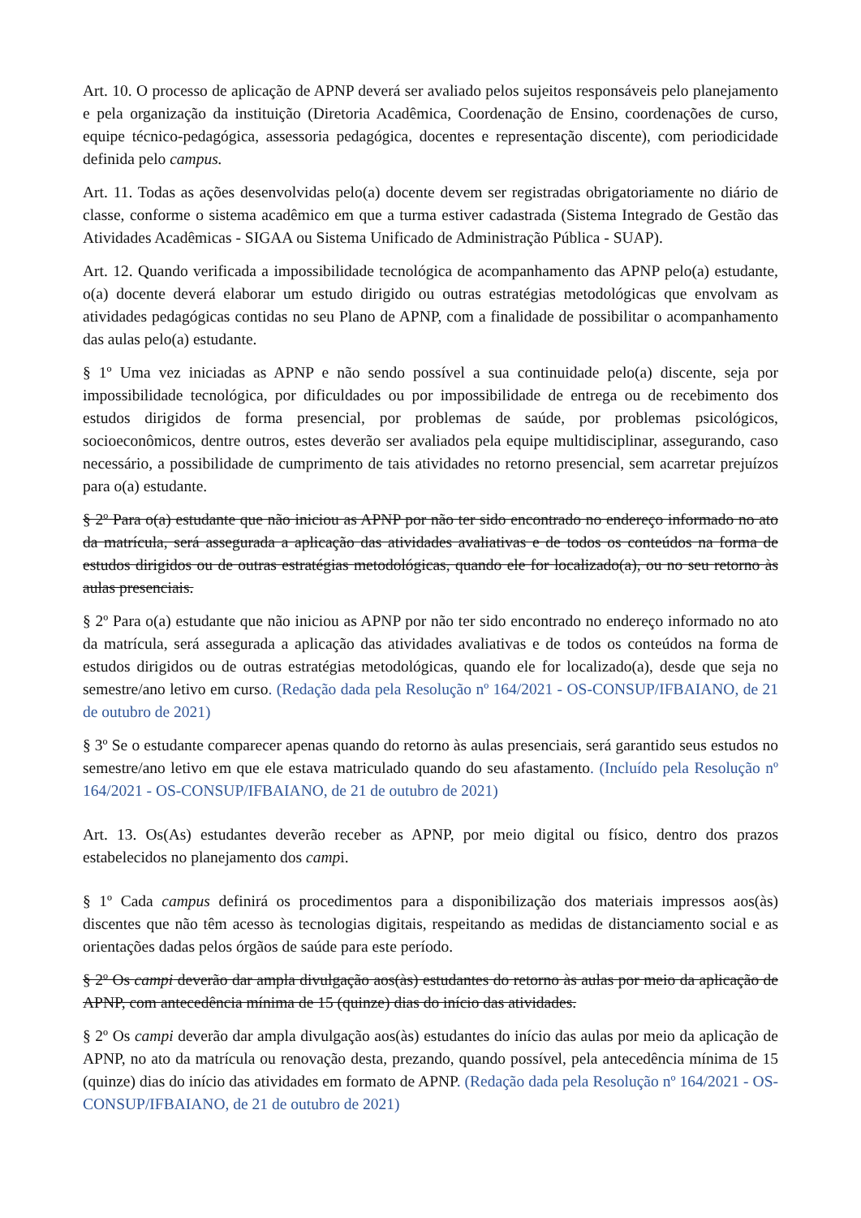Art. 10. O processo de aplicação de APNP deverá ser avaliado pelos sujeitos responsáveis pelo planejamento e pela organização da instituição (Diretoria Acadêmica, Coordenação de Ensino, coordenações de curso, equipe técnico-pedagógica, assessoria pedagógica, docentes e representação discente), com periodicidade definida pelo campus.
Art. 11. Todas as ações desenvolvidas pelo(a) docente devem ser registradas obrigatoriamente no diário de classe, conforme o sistema acadêmico em que a turma estiver cadastrada (Sistema Integrado de Gestão das Atividades Acadêmicas - SIGAA ou Sistema Unificado de Administração Pública - SUAP).
Art. 12. Quando verificada a impossibilidade tecnológica de acompanhamento das APNP pelo(a) estudante, o(a) docente deverá elaborar um estudo dirigido ou outras estratégias metodológicas que envolvam as atividades pedagógicas contidas no seu Plano de APNP, com a finalidade de possibilitar o acompanhamento das aulas pelo(a) estudante.
§ 1º Uma vez iniciadas as APNP e não sendo possível a sua continuidade pelo(a) discente, seja por impossibilidade tecnológica, por dificuldades ou por impossibilidade de entrega ou de recebimento dos estudos dirigidos de forma presencial, por problemas de saúde, por problemas psicológicos, socioeconômicos, dentre outros, estes deverão ser avaliados pela equipe multidisciplinar, assegurando, caso necessário, a possibilidade de cumprimento de tais atividades no retorno presencial, sem acarretar prejuízos para o(a) estudante.
§ 2º Para o(a) estudante que não iniciou as APNP por não ter sido encontrado no endereço informado no ato da matrícula, será assegurada a aplicação das atividades avaliativas e de todos os conteúdos na forma de estudos dirigidos ou de outras estratégias metodológicas, quando ele for localizado(a), ou no seu retorno às aulas presenciais.
§ 2º Para o(a) estudante que não iniciou as APNP por não ter sido encontrado no endereço informado no ato da matrícula, será assegurada a aplicação das atividades avaliativas e de todos os conteúdos na forma de estudos dirigidos ou de outras estratégias metodológicas, quando ele for localizado(a), desde que seja no semestre/ano letivo em curso. (Redação dada pela Resolução nº 164/2021 - OS-CONSUP/IFBAIANO, de 21 de outubro de 2021)
§ 3º Se o estudante comparecer apenas quando do retorno às aulas presenciais, será garantido seus estudos no semestre/ano letivo em que ele estava matriculado quando do seu afastamento. (Incluído pela Resolução nº 164/2021 - OS-CONSUP/IFBAIANO, de 21 de outubro de 2021)
Art. 13. Os(As) estudantes deverão receber as APNP, por meio digital ou físico, dentro dos prazos estabelecidos no planejamento dos campi.
§ 1º Cada campus definirá os procedimentos para a disponibilização dos materiais impressos aos(às) discentes que não têm acesso às tecnologias digitais, respeitando as medidas de distanciamento social e as orientações dadas pelos órgãos de saúde para este período.
§ 2º Os campi deverão dar ampla divulgação aos(às) estudantes do retorno às aulas por meio da aplicação de APNP, com antecedência mínima de 15 (quinze) dias do início das atividades.
§ 2º Os campi deverão dar ampla divulgação aos(às) estudantes do início das aulas por meio da aplicação de APNP, no ato da matrícula ou renovação desta, prezando, quando possível, pela antecedência mínima de 15 (quinze) dias do início das atividades em formato de APNP. (Redação dada pela Resolução nº 164/2021 - OS-CONSUP/IFBAIANO, de 21 de outubro de 2021)